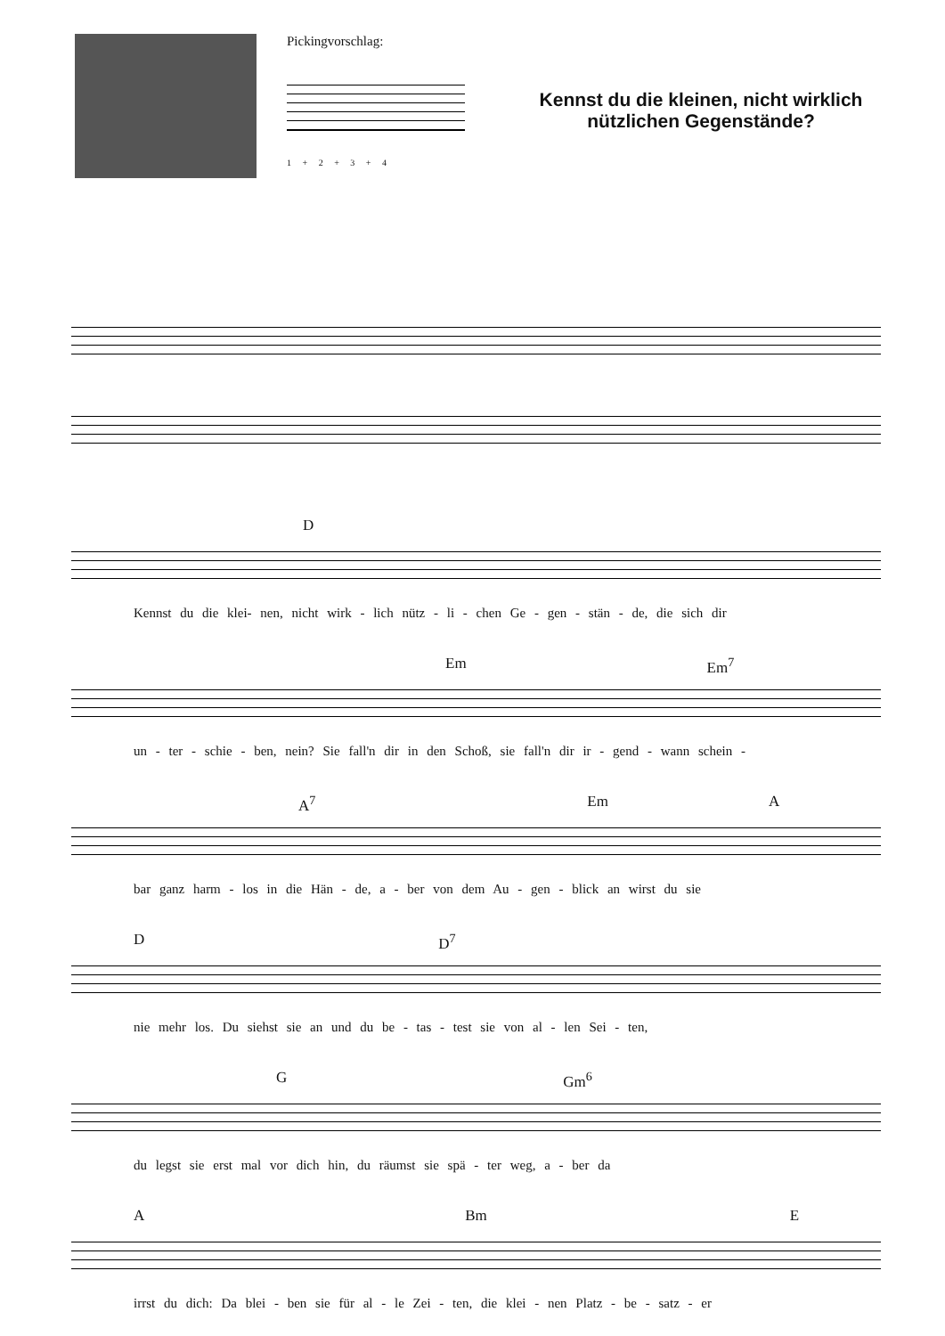Pickingvorschlag:
1 + 2 + 3 + 4
Kennst du die kleinen, nicht wirklich nützlichen Gegenstände?
D
Kennst du die klei- nen, nicht wirk - lich nütz - li - chen Ge - gen - stän - de, die sich dir
Em Em<sup>7</sup>
un - ter - schie - ben, nein? Sie fall'n dir in den Schoß, sie fall'n dir ir - gend - wann schein -
A<sup>7</sup> Em A
bar ganz harm - los in die Hän - de, a - ber von dem Au - gen - blick an wirst du sie
D D<sup>7</sup>
nie mehr los. Du siehst sie an und du be - tas - test sie von al - len Sei - ten,
G Gm<sup>6</sup>
du legst sie erst mal vor dich hin, du räumst sie spä - ter weg, a - ber da
A Bm E
irrst du dich: Da blei - ben sie für al - le Zei - ten, die klei - nen Platz - be - satz - er